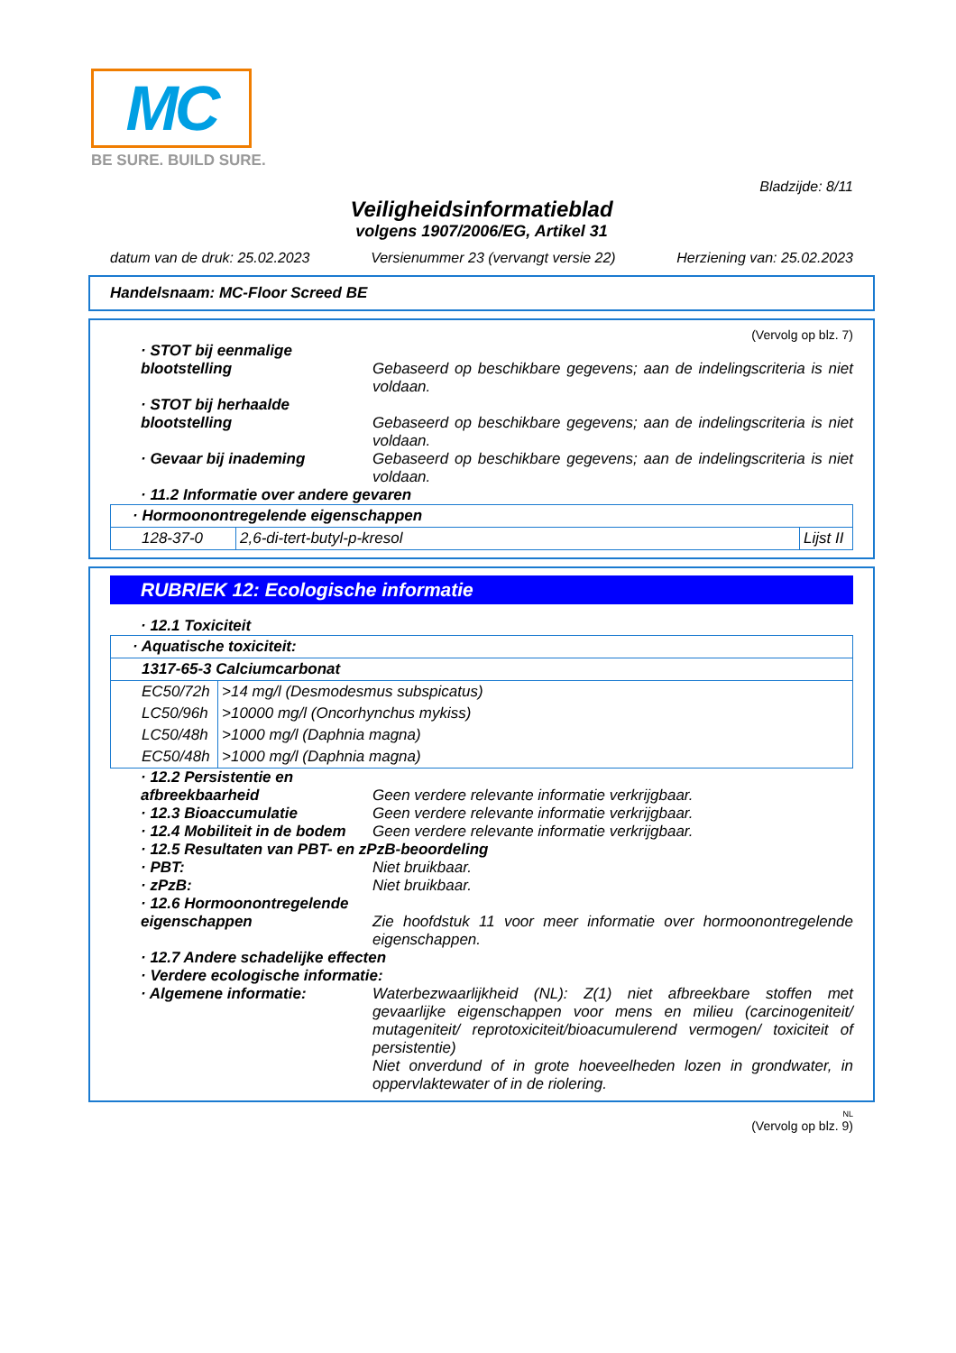MC
BE SURE. BUILD SURE.
Bladzijde: 8/11
Veiligheidsinformatieblad
volgens 1907/2006/EG, Artikel 31
datum van de druk: 25.02.2023 Versienummer 23 (vervangt versie 22) Herziening van: 25.02.2023
Handelsnaam: MC-Floor Screed BE
(Vervolg op blz. 7)
· STOT bij eenmalige blootstelling
Gebaseerd op beschikbare gegevens; aan de indelingscriteria is niet voldaan.
· STOT bij herhaalde blootstelling
Gebaseerd op beschikbare gegevens; aan de indelingscriteria is niet voldaan.
· Gevaar bij inademing Gebaseerd op beschikbare gegevens; aan de indelingscriteria is niet voldaan.
· 11.2 Informatie over andere gevaren
| · Hormoonontregelende eigenschappen | | |
| 128-37-0 | 2,6-di-tert-butyl-p-kresol | Lijst II |
RUBRIEK 12: Ecologische informatie
· 12.1 Toxiciteit
| · Aquatische toxiciteit: | |
| 1317-65-3 Calciumcarbonat | |
| EC50/72h | >14 mg/l (Desmodesmus subspicatus) |
| LC50/96h | >10000 mg/l (Oncorhynchus mykiss) |
| LC50/48h | >1000 mg/l (Daphnia magna) |
| EC50/48h | >1000 mg/l (Daphnia magna) |
· 12.2 Persistentie en afbreekbaarheid
Geen verdere relevante informatie verkrijgbaar.
· 12.3 Bioaccumulatie Geen verdere relevante informatie verkrijgbaar.
· 12.4 Mobiliteit in de bodem Geen verdere relevante informatie verkrijgbaar.
· 12.5 Resultaten van PBT- en zPzB-beoordeling
· PBT: Niet bruikbaar.
· zPzB: Niet bruikbaar.
· 12.6 Hormoonontregelende eigenschappen
Zie hoofdstuk 11 voor meer informatie over hormoonontregelende eigenschappen.
· 12.7 Andere schadelijke effecten
· Verdere ecologische informatie:
· Algemene informatie: Waterbezwaarlijkheid (NL): Z(1) niet afbreekbare stoffen met gevaarlijke eigenschappen voor mens en milieu (carcinogeniteit/ mutageniteit/ reprotoxiciteit/bioacumulerend vermogen/ toxiciteit of persistentie)
Niet onverdund of in grote hoeveelheden lozen in grondwater, in oppervlaktewater of in de riolering.
NL
(Vervolg op blz. 9)